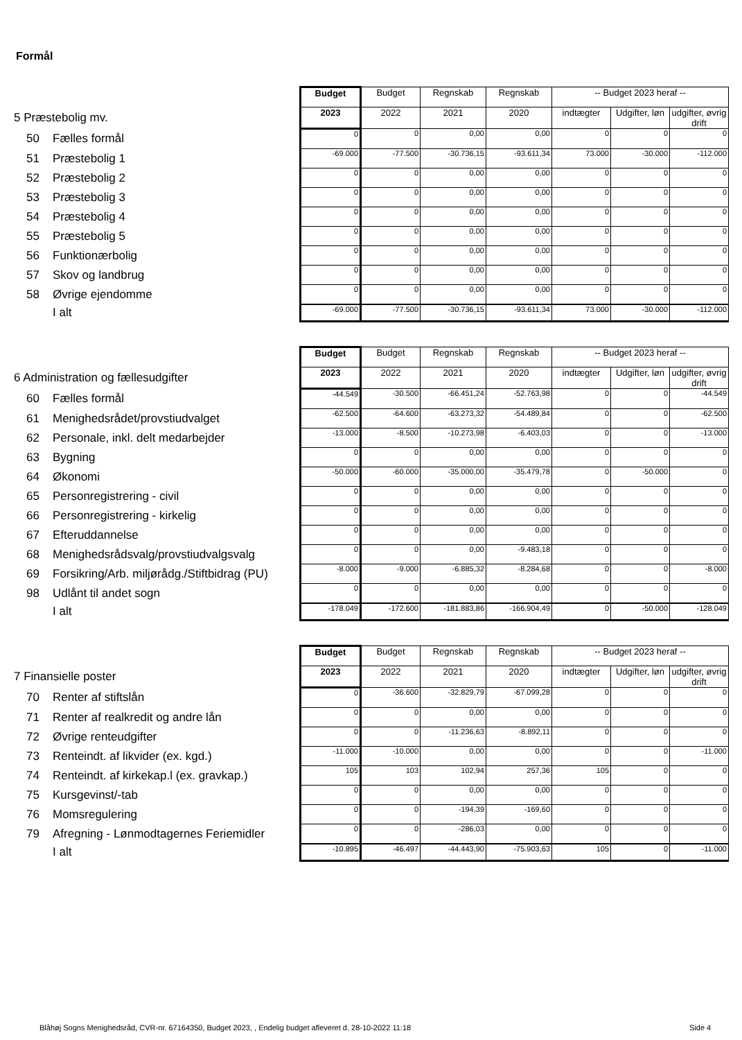Formål
| | Budget | Budget | Regnskab | Regnskab | -- Budget 2023 heraf -- | | |
| 5 Præstebolig mv. | 2023 | 2022 | 2021 | 2020 | indtægter | Udgifter, løn | udgifter, øvrig drift |
| 50 Fælles formål | 0 | 0 | 0,00 | 0,00 | 0 | 0 | 0 |
| 51 Præstebolig 1 | -69.000 | -77.500 | -30.736,15 | -93.611,34 | 73.000 | -30.000 | -112.000 |
| 52 Præstebolig 2 | 0 | 0 | 0,00 | 0,00 | 0 | 0 | 0 |
| 53 Præstebolig 3 | 0 | 0 | 0,00 | 0,00 | 0 | 0 | 0 |
| 54 Præstebolig 4 | 0 | 0 | 0,00 | 0,00 | 0 | 0 | 0 |
| 55 Præstebolig 5 | 0 | 0 | 0,00 | 0,00 | 0 | 0 | 0 |
| 56 Funktionærbolig | 0 | 0 | 0,00 | 0,00 | 0 | 0 | 0 |
| 57 Skov og landbrug | 0 | 0 | 0,00 | 0,00 | 0 | 0 | 0 |
| 58 Øvrige ejendomme | 0 | 0 | 0,00 | 0,00 | 0 | 0 | 0 |
| I alt | -69.000 | -77.500 | -30.736,15 | -93.611,34 | 73.000 | -30.000 | -112.000 |
| | Budget | Budget | Regnskab | Regnskab | -- Budget 2023 heraf -- | | |
| 6 Administration og fællesudgifter | 2023 | 2022 | 2021 | 2020 | indtægter | Udgifter, løn | udgifter, øvrig drift |
| 60 Fælles formål | -44.549 | -30.500 | -66.451,24 | -52.763,98 | 0 | 0 | -44.549 |
| 61 Menighedsrådet/provstiudvalget | -62.500 | -64.600 | -63.273,32 | -54.489,84 | 0 | 0 | -62.500 |
| 62 Personale, inkl. delt medarbejder | -13.000 | -8.500 | -10.273,98 | -6.403,03 | 0 | 0 | -13.000 |
| 63 Bygning | 0 | 0 | 0,00 | 0,00 | 0 | 0 | 0 |
| 64 Økonomi | -50.000 | -60.000 | -35.000,00 | -35.479,78 | 0 | -50.000 | 0 |
| 65 Personregistrering - civil | 0 | 0 | 0,00 | 0,00 | 0 | 0 | 0 |
| 66 Personregistrering - kirkelig | 0 | 0 | 0,00 | 0,00 | 0 | 0 | 0 |
| 67 Efteruddannelse | 0 | 0 | 0,00 | 0,00 | 0 | 0 | 0 |
| 68 Menighedsrådsvalg/provstiudvalgsvalg | 0 | 0 | 0,00 | -9.483,18 | 0 | 0 | 0 |
| 69 Forsikring/Arb. miljørådg./Stiftbidrag (PU) | -8.000 | -9.000 | -6.885,32 | -8.284,68 | 0 | 0 | -8.000 |
| 98 Udlånt til andet sogn | 0 | 0 | 0,00 | 0,00 | 0 | 0 | 0 |
| I alt | -178.049 | -172.600 | -181.883,86 | -166.904,49 | 0 | -50.000 | -128.049 |
| | Budget | Budget | Regnskab | Regnskab | -- Budget 2023 heraf -- | | |
| 7 Finansielle poster | 2023 | 2022 | 2021 | 2020 | indtægter | Udgifter, løn | udgifter, øvrig drift |
| 70 Renter af stiftslån | 0 | -36.600 | -32.829,79 | -67.099,28 | 0 | 0 | 0 |
| 71 Renter af realkredit og andre lån | 0 | 0 | 0,00 | 0,00 | 0 | 0 | 0 |
| 72 Øvrige renteudgifter | 0 | 0 | -11.236,63 | -8.892,11 | 0 | 0 | 0 |
| 73 Renteindt. af likvider (ex. kgd.) | -11.000 | -10.000 | 0,00 | 0,00 | 0 | 0 | -11.000 |
| 74 Renteindt. af kirkekap.l (ex. gravkap.) | 105 | 103 | 102,94 | 257,36 | 105 | 0 | 0 |
| 75 Kursgevinst/-tab | 0 | 0 | 0,00 | 0,00 | 0 | 0 | 0 |
| 76 Momsregulering | 0 | 0 | -194,39 | -169,60 | 0 | 0 | 0 |
| 79 Afregning - Lønmodtagernes Feriemidler | 0 | 0 | -286,03 | 0,00 | 0 | 0 | 0 |
| I alt | -10.895 | -46.497 | -44.443,90 | -75.903,63 | 105 | 0 | -11.000 |
Blåhøj Sogns Menighedsråd, CVR-nr. 67164350, Budget 2023, , Endelig budget afleveret d. 28-10-2022 11:18
Side 4